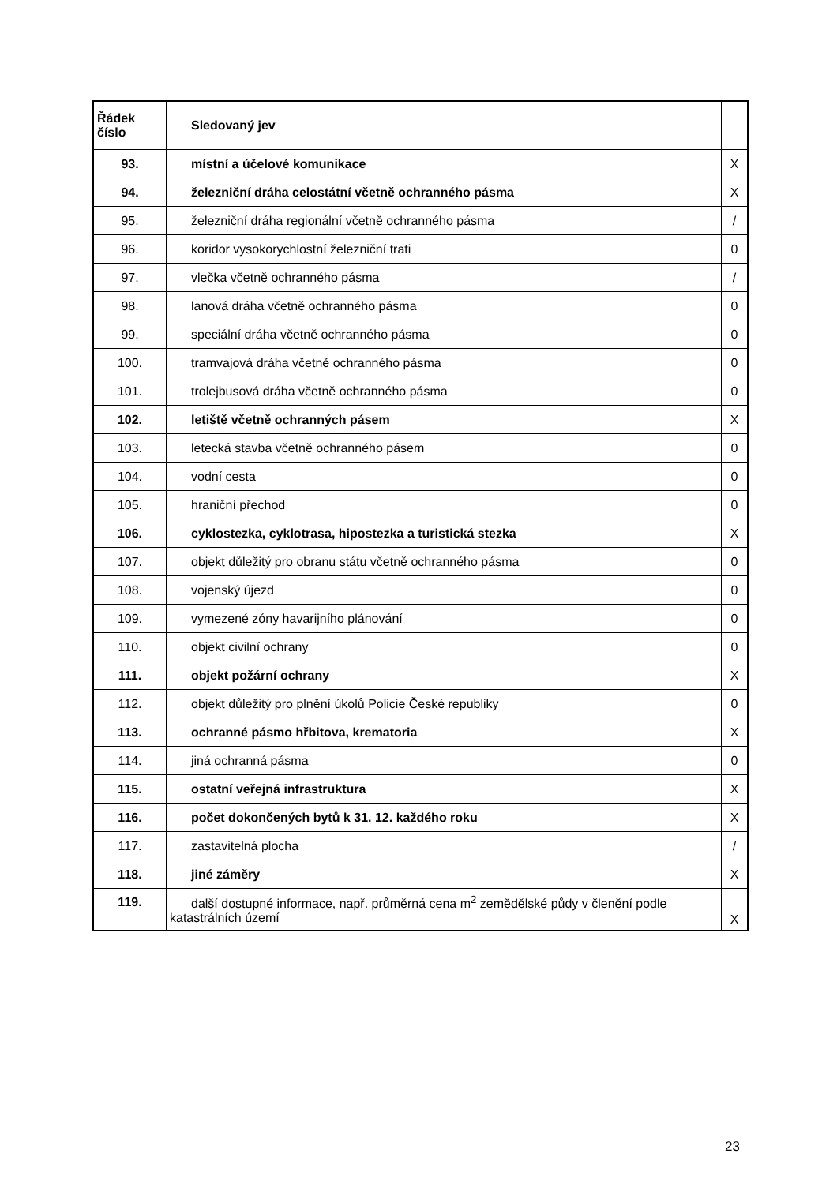| Řádek číslo | Sledovaný jev | |
| --- | --- | --- |
| 93. | místní a účelové komunikace | X |
| 94. | železniční dráha celostátní včetně ochranného pásma | X |
| 95. | železniční dráha regionální včetně ochranného pásma | / |
| 96. | koridor vysokorychlostní železniční trati | 0 |
| 97. | vlečka včetně ochranného pásma | / |
| 98. | lanová dráha včetně ochranného pásma | 0 |
| 99. | speciální dráha včetně ochranného pásma | 0 |
| 100. | tramvajová dráha včetně ochranného pásma | 0 |
| 101. | trolejbusová dráha včetně ochranného pásma | 0 |
| 102. | letiště včetně ochranných pásem | X |
| 103. | letecká stavba včetně ochranného pásem | 0 |
| 104. | vodní cesta | 0 |
| 105. | hraniční přechod | 0 |
| 106. | cyklostezka, cyklotrasa, hipostezka a turistická stezka | X |
| 107. | objekt důležitý pro obranu státu včetně ochranného pásma | 0 |
| 108. | vojenský újezd | 0 |
| 109. | vymezené zóny havarijního plánování | 0 |
| 110. | objekt civilní ochrany | 0 |
| 111. | objekt požární ochrany | X |
| 112. | objekt důležitý pro plnění úkolů Policie České republiky | 0 |
| 113. | ochranné pásmo hřbitova, krematoria | X |
| 114. | jiná ochranná pásma | 0 |
| 115. | ostatní veřejná infrastruktura | X |
| 116. | počet dokončených bytů k 31. 12. každého roku | X |
| 117. | zastavitelná plocha | / |
| 118. | jiné záměry | X |
| 119. | další dostupné informace, např. průměrná cena m<sup>2</sup> zemědělské půdy v členění podle katastrálních území | X |
23